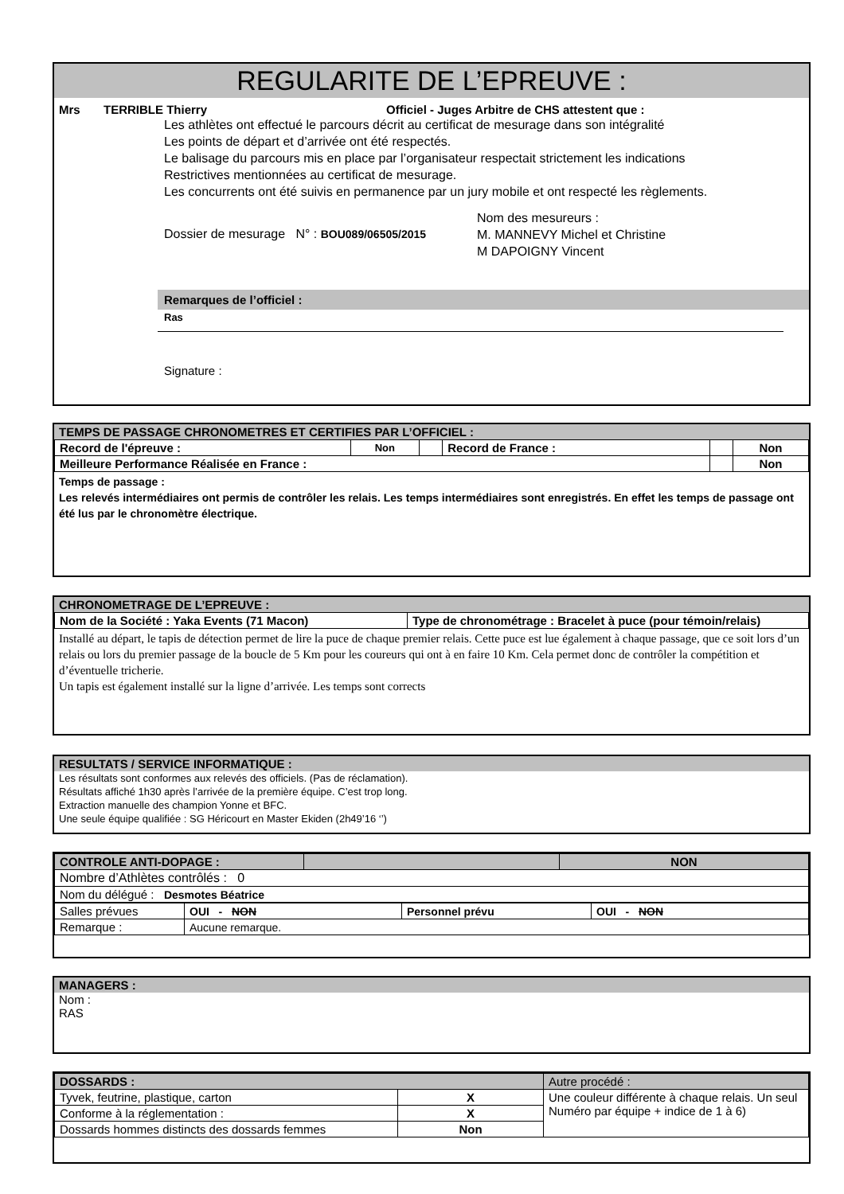REGULARITE DE L’EPREUVE :
Mrs TERRIBLE Thierry Officiel - Juges Arbitre de CHS attestent que :
Les athlètes ont effectué le parcours décrit au certificat de mesurage dans son intégralité
Les points de départ et d’arrivée ont été respectés.
Le balisage du parcours mis en place par l’organisateur respectait strictement les indications
Restrictives mentionnées au certificat de mesurage.
Les concurrents ont été suivis en permanence par un jury mobile et ont respecté les règlements.
Dossier de mesurage N° : BOU089/06505/2015
Nom des mesureurs :
M. MANNEVY Michel et Christine
M DAPOIGNY Vincent
Remarques de l’officiel :
Ras
Signature :
TEMPS DE PASSAGE CHRONOMETRES ET CERTIFIES PAR L’OFFICIEL :
| Record de l'épreuve : | Non | | Record de France : | | Non |
| Meilleure Performance Réalisée en France : | | | | | Non |
Temps de passage :
Les relevés intermédiaires ont permis de contrôler les relais. Les temps intermédiaires sont enregistrés. En effet les temps de passage ont été lus par le chronomètre électrique.
CHRONOMETRAGE DE L’EPREUVE :
| Nom de la Société : Yaka Events (71 Macon) | Type de chronométrage : Bracelet à puce (pour témoin/relais) |
Installé au départ, le tapis de détection permet de lire la puce de chaque premier relais. Cette puce est lue également à chaque passage, que ce soit lors d’un relais ou lors du premier passage de la boucle de 5 Km pour les coureurs qui ont à en faire 10 Km. Cela permet donc de contrôler la compétition et d’éventuelle tricherie.
Un tapis est également installé sur la ligne d’arrivée. Les temps sont corrects
RESULTATS / SERVICE INFORMATIQUE :
Les résultats sont conformes aux relevés des officiels. (Pas de réclamation).
Résultats affiché 1h30 après l’arrivée de la première équipe. C’est trop long.
Extraction manuelle des champion Yonne et BFC.
Une seule équipe qualifiée : SG Héricourt en Master Ekiden (2h49’16 ‘’)
| CONTROLE ANTI-DOPAGE : | | NON |
| Nombre d’Athlètes contrôlés : 0 | | |
| Nom du délégué : Desmotes Béatrice | | |
| Salles prévues | OUI - NON | Personnel prévu | OUI - NON |
| Remarque : | Aucune remarque. | | |
MANAGERS :
Nom :
RAS
| DOSSARDS : | | Autre procédé : |
| Tyvek, feutrine, plastique, carton | X | Une couleur différente à chaque relais. Un seul Numéro par équipe + indice de 1 à 6) |
| Conforme à la réglementation : | X | |
| Dossards hommes distincts des dossards femmes | Non | |